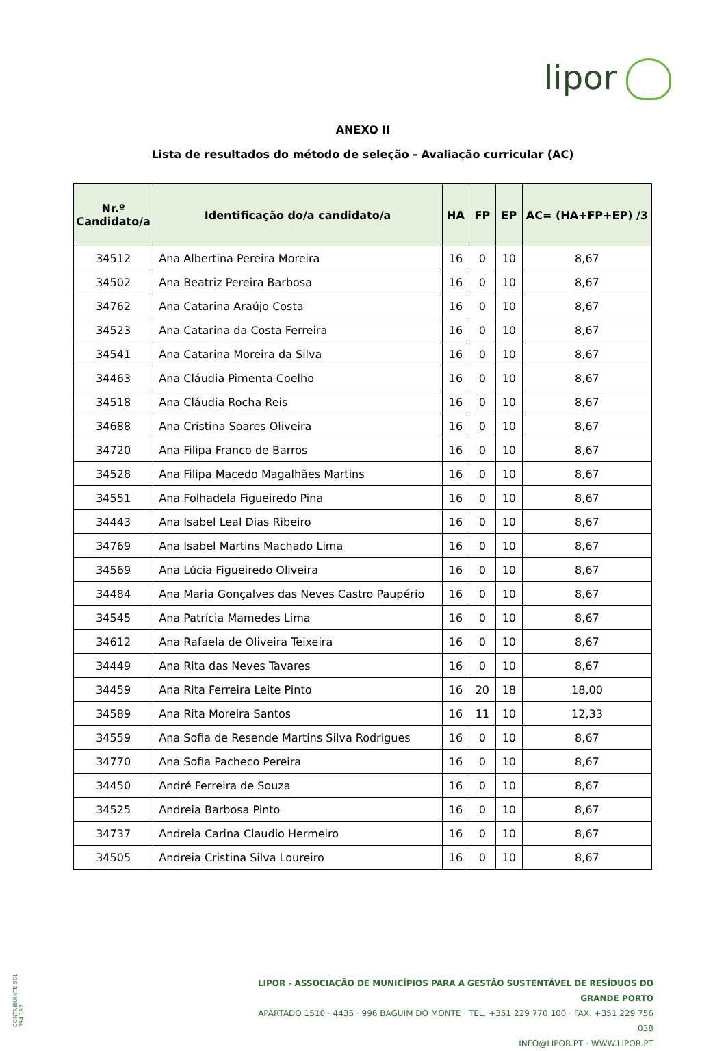lipor
ANEXO II
Lista de resultados do método de seleção - Avaliação curricular (AC)
| Nr.º Candidato/a | Identificação do/a candidato/a | HA | FP | EP | AC= (HA+FP+EP) /3 |
| --- | --- | --- | --- | --- | --- |
| 34512 | Ana Albertina Pereira Moreira | 16 | 0 | 10 | 8,67 |
| 34502 | Ana Beatriz Pereira Barbosa | 16 | 0 | 10 | 8,67 |
| 34762 | Ana Catarina Araújo Costa | 16 | 0 | 10 | 8,67 |
| 34523 | Ana Catarina da Costa Ferreira | 16 | 0 | 10 | 8,67 |
| 34541 | Ana Catarina Moreira da Silva | 16 | 0 | 10 | 8,67 |
| 34463 | Ana Cláudia Pimenta Coelho | 16 | 0 | 10 | 8,67 |
| 34518 | Ana Cláudia Rocha Reis | 16 | 0 | 10 | 8,67 |
| 34688 | Ana Cristina Soares Oliveira | 16 | 0 | 10 | 8,67 |
| 34720 | Ana Filipa Franco de Barros | 16 | 0 | 10 | 8,67 |
| 34528 | Ana Filipa Macedo Magalhães Martins | 16 | 0 | 10 | 8,67 |
| 34551 | Ana Folhadela Figueiredo Pina | 16 | 0 | 10 | 8,67 |
| 34443 | Ana Isabel Leal Dias Ribeiro | 16 | 0 | 10 | 8,67 |
| 34769 | Ana Isabel Martins Machado Lima | 16 | 0 | 10 | 8,67 |
| 34569 | Ana Lúcia Figueiredo Oliveira | 16 | 0 | 10 | 8,67 |
| 34484 | Ana Maria Gonçalves das Neves Castro Paupério | 16 | 0 | 10 | 8,67 |
| 34545 | Ana Patrícia Mamedes Lima | 16 | 0 | 10 | 8,67 |
| 34612 | Ana Rafaela de Oliveira Teixeira | 16 | 0 | 10 | 8,67 |
| 34449 | Ana Rita das Neves Tavares | 16 | 0 | 10 | 8,67 |
| 34459 | Ana Rita Ferreira Leite Pinto | 16 | 20 | 18 | 18,00 |
| 34589 | Ana Rita Moreira Santos | 16 | 11 | 10 | 12,33 |
| 34559 | Ana Sofia de Resende Martins Silva Rodrigues | 16 | 0 | 10 | 8,67 |
| 34770 | Ana Sofia Pacheco Pereira | 16 | 0 | 10 | 8,67 |
| 34450 | André Ferreira de Souza | 16 | 0 | 10 | 8,67 |
| 34525 | Andreia Barbosa Pinto | 16 | 0 | 10 | 8,67 |
| 34737 | Andreia Carina Claudio Hermeiro | 16 | 0 | 10 | 8,67 |
| 34505 | Andreia Cristina Silva Loureiro | 16 | 0 | 10 | 8,67 |
CONTRIBUINTE 501 394 192
LIPOR - ASSOCIAÇÃO DE MUNICÍPIOS PARA A GESTÃO SUSTENTÁVEL DE RESÍDUOS DO GRANDE PORTO
APARTADO 1510 · 4435 · 996 BAGUIM DO MONTE · TEL. +351 229 770 100 · FAX. +351 229 756 038
INFO@LIPOR.PT · WWW.LIPOR.PT